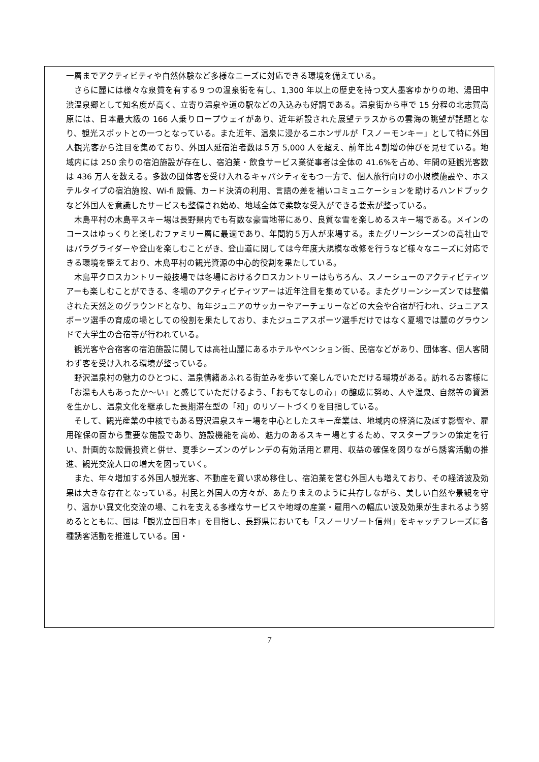一層までアクティビティや自然体験など多様なニーズに対応できる環境を備えている。
さらに麓には様々な泉質を有する９つの温泉街を有し、1,300 年以上の歴史を持つ文人墨客ゆかりの地、湯田中渋温泉郷として知名度が高く、立寄り温泉や道の駅などの入込みも好調である。温泉街から車で 15 分程の北志賀高原には、日本最大級の 166 人乗りロープウェイがあり、近年新設された展望テラスからの雲海の眺望が話題となり、観光スポットとの一つとなっている。また近年、温泉に浸かるニホンザルが「スノーモンキー」として特に外国人観光客から注目を集めており、外国人延宿泊者数は５万 5,000 人を超え、前年比４割増の伸びを見せている。地域内には 250 余りの宿泊施設が存在し、宿泊業・飲食サービス業従事者は全体の 41.6%を占め、年間の延観光客数は 436 万人を数える。多数の団体客を受け入れるキャパシティをもつ一方で、個人旅行向けの小規模施設や、ホステルタイプの宿泊施設、Wi-fi 設備、カード決済の利用、言語の差を補いコミュニケーションを助けるハンドブックなど外国人を意識したサービスも整備され始め、地域全体で柔軟な受入ができる要素が整っている。
木島平村の木島平スキー場は長野県内でも有数な豪雪地帯にあり、良質な雪を楽しめるスキー場である。メインのコースはゆっくりと楽しむファミリー層に最適であり、年間約５万人が来場する。またグリーンシーズンの高社山ではパラグライダーや登山を楽しむことがき、登山道に関しては今年度大規模な改修を行うなど様々なニーズに対応できる環境を整えており、木島平村の観光資源の中心的役割を果たしている。
木島平クロスカントリー競技場では冬場におけるクロスカントリーはもちろん、スノーシューのアクティビティツアーも楽しむことができる、冬場のアクティビティツアーは近年注目を集めている。またグリーンシーズンでは整備された天然芝のグラウンドとなり、毎年ジュニアのサッカーやアーチェリーなどの大会や合宿が行われ、ジュニアスポーツ選手の育成の場としての役割を果たしており、またジュニアスポーツ選手だけではなく夏場では麓のグラウンドで大学生の合宿等が行われている。
観光客や合宿客の宿泊施設に関しては高社山麓にあるホテルやペンション街、民宿などがあり、団体客、個人客問わず客を受け入れる環境が整っている。
野沢温泉村の魅力のひとつに、温泉情緒あふれる街並みを歩いて楽しんでいただける環境がある。訪れるお客様に「お湯も人もあったか～い」と感じていただけるよう、「おもてなしの心」の醸成に努め、人や温泉、自然等の資源を生かし、温泉文化を継承した長期滞在型の「和」のリゾートづくりを目指している。
そして、観光産業の中核でもある野沢温泉スキー場を中心としたスキー産業は、地域内の経済に及ぼす影響や、雇用確保の面から重要な施設であり、施設機能を高め、魅力のあるスキー場とするため、マスタープランの策定を行い、計画的な設備投資と併せ、夏季シーズンのゲレンデの有効活用と雇用、収益の確保を図りながら誘客活動の推進、観光交流人口の増大を図っていく。
また、年々増加する外国人観光客、不動産を買い求め移住し、宿泊業を営む外国人も増えており、その経済波及効果は大きな存在となっている。村民と外国人の方々が、あたりまえのように共存しながら、美しい自然や景観を守り、温かい異文化交流の場、これを支える多様なサービスや地域の産業・雇用への幅広い波及効果が生まれるよう努めるとともに、国は「観光立国日本」を目指し、長野県においても「スノーリゾート信州」をキャッチフレーズに各種誘客活動を推進している。国・
7